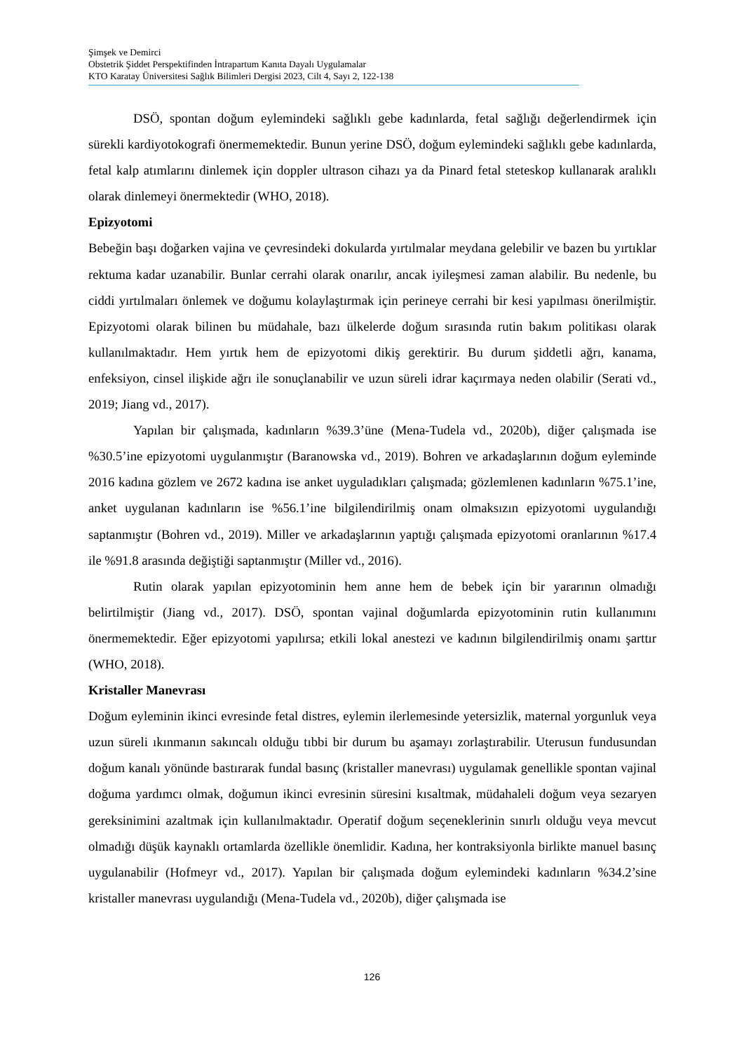Şimşek ve Demirci
Obstetrik Şiddet Perspektifinden İntrapartum Kanıta Dayalı Uygulamalar
KTO Karatay Üniversitesi Sağlık Bilimleri Dergisi 2023, Cilt 4, Sayı 2, 122-138
DSÖ, spontan doğum eylemindeki sağlıklı gebe kadınlarda, fetal sağlığı değerlendirmek için sürekli kardiyotokografi önermemektedir. Bunun yerine DSÖ, doğum eylemindeki sağlıklı gebe kadınlarda, fetal kalp atımlarını dinlemek için doppler ultrason cihazı ya da Pinard fetal steteskop kullanarak aralıklı olarak dinlemeyi önermektedir (WHO, 2018).
Epizyotomi
Bebeğin başı doğarken vajina ve çevresindeki dokularda yırtılmalar meydana gelebilir ve bazen bu yırtıklar rektuma kadar uzanabilir. Bunlar cerrahi olarak onarılır, ancak iyileşmesi zaman alabilir. Bu nedenle, bu ciddi yırtılmaları önlemek ve doğumu kolaylaştırmak için perineye cerrahi bir kesi yapılması önerilmiştir. Epizyotomi olarak bilinen bu müdahale, bazı ülkelerde doğum sırasında rutin bakım politikası olarak kullanılmaktadır. Hem yırtık hem de epizyotomi dikiş gerektirir. Bu durum şiddetli ağrı, kanama, enfeksiyon, cinsel ilişkide ağrı ile sonuçlanabilir ve uzun süreli idrar kaçırmaya neden olabilir (Serati vd., 2019; Jiang vd., 2017).
Yapılan bir çalışmada, kadınların %39.3’üne (Mena-Tudela vd., 2020b), diğer çalışmada ise %30.5’ine epizyotomi uygulanmıştır (Baranowska vd., 2019). Bohren ve arkadaşlarının doğum eyleminde 2016 kadına gözlem ve 2672 kadına ise anket uyguladıkları çalışmada; gözlemlenen kadınların %75.1’ine, anket uygulanan kadınların ise %56.1’ine bilgilendirilmiş onam olmaksızın epizyotomi uygulandığı saptanmıştır (Bohren vd., 2019). Miller ve arkadaşlarının yaptığı çalışmada epizyotomi oranlarının %17.4 ile %91.8 arasında değiştiği saptanmıştır (Miller vd., 2016).
Rutin olarak yapılan epizyotominin hem anne hem de bebek için bir yararının olmadığı belirtilmiştir (Jiang vd., 2017). DSÖ, spontan vajinal doğumlarda epizyotominin rutin kullanımını önermemektedir. Eğer epizyotomi yapılırsa; etkili lokal anestezi ve kadının bilgilendirilmiş onamı şarttır (WHO, 2018).
Kristaller Manevrası
Doğum eyleminin ikinci evresinde fetal distres, eylemin ilerlemesinde yetersizlik, maternal yorgunluk veya uzun süreli ıkınmanın sakıncalı olduğu tıbbi bir durum bu aşamayı zorlaştırabilir. Uterusun fundusundan doğum kanalı yönünde bastırarak fundal basınç (kristaller manevrası) uygulamak genellikle spontan vajinal doğuma yardımcı olmak, doğumun ikinci evresinin süresini kısaltmak, müdahaleli doğum veya sezaryen gereksinimini azaltmak için kullanılmaktadır. Operatif doğum seçeneklerinin sınırlı olduğu veya mevcut olmadığı düşük kaynaklı ortamlarda özellikle önemlidir. Kadına, her kontraksiyonla birlikte manuel basınç uygulanabilir (Hofmeyr vd., 2017). Yapılan bir çalışmada doğum eylemindeki kadınların %34.2’sine kristaller manevrası uygulandığı (Mena-Tudela vd., 2020b), diğer çalışmada ise
126